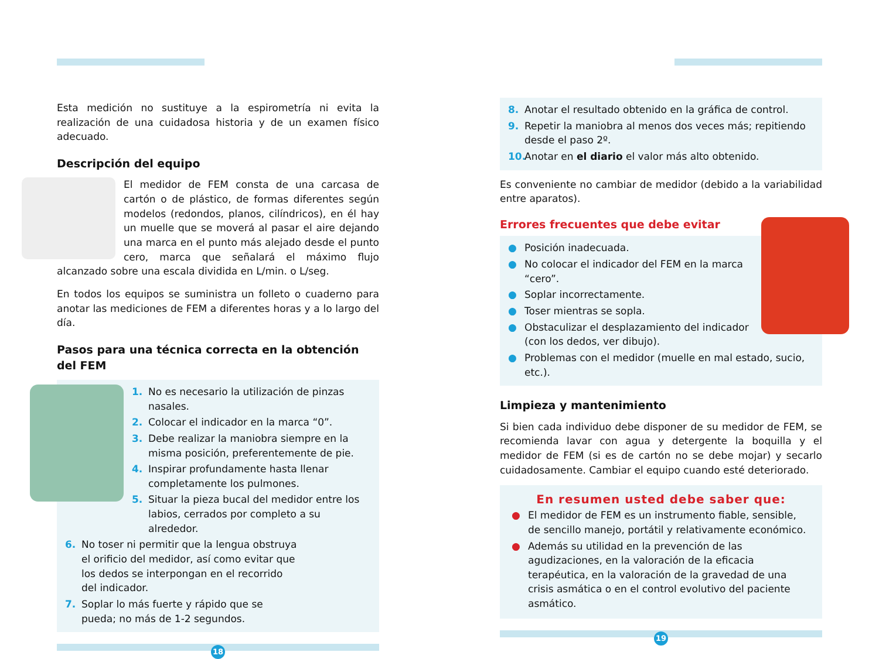Esta medición no sustituye a la espirometría ni evita la realización de una cuidadosa historia y de un examen físico adecuado.
Descripción del equipo
El medidor de FEM consta de una carcasa de cartón o de plástico, de formas diferentes según modelos (redondos, planos, cilíndricos), en él hay un muelle que se moverá al pasar el aire dejando una marca en el punto más alejado desde el punto cero, marca que señalará el máximo flujo alcanzado sobre una escala dividida en L/min. o L/seg.
En todos los equipos se suministra un folleto o cuaderno para anotar las mediciones de FEM a diferentes horas y a lo largo del día.
Pasos para una técnica correcta en la obtención del FEM
1. No es necesario la utilización de pinzas nasales.
2. Colocar el indicador en la marca “0”.
3. Debe realizar la maniobra siempre en la misma posición, preferentemente de pie.
4. Inspirar profundamente hasta llenar completamente los pulmones.
5. Situar la pieza bucal del medidor entre los labios, cerrados por completo a su alrededor.
6. No toser ni permitir que la lengua obstruya el orificio del medidor, así como evitar que los dedos se interpongan en el recorrido del indicador.
7. Soplar lo más fuerte y rápido que se pueda; no más de 1-2 segundos.
18
8. Anotar el resultado obtenido en la gráfica de control.
9. Repetir la maniobra al menos dos veces más; repitiendo desde el paso 2º.
10. Anotar en el diario el valor más alto obtenido.
Es conveniente no cambiar de medidor (debido a la variabilidad entre aparatos).
Errores frecuentes que debe evitar
● Posición inadecuada.
● No colocar el indicador del FEM en la marca “cero”.
● Soplar incorrectamente.
● Toser mientras se sopla.
● Obstaculizar el desplazamiento del indicador (con los dedos, ver dibujo).
● Problemas con el medidor (muelle en mal estado, sucio, etc.).
Limpieza y mantenimiento
Si bien cada individuo debe disponer de su medidor de FEM, se recomienda lavar con agua y detergente la boquilla y el medidor de FEM (si es de cartón no se debe mojar) y secarlo cuidadosamente. Cambiar el equipo cuando esté deteriorado.
En resumen usted debe saber que:
● El medidor de FEM es un instrumento fiable, sensible, de sencillo manejo, portátil y relativamente económico.
● Además su utilidad en la prevención de las agudizaciones, en la valoración de la eficacia terapéutica, en la valoración de la gravedad de una crisis asmática o en el control evolutivo del paciente asmático.
19